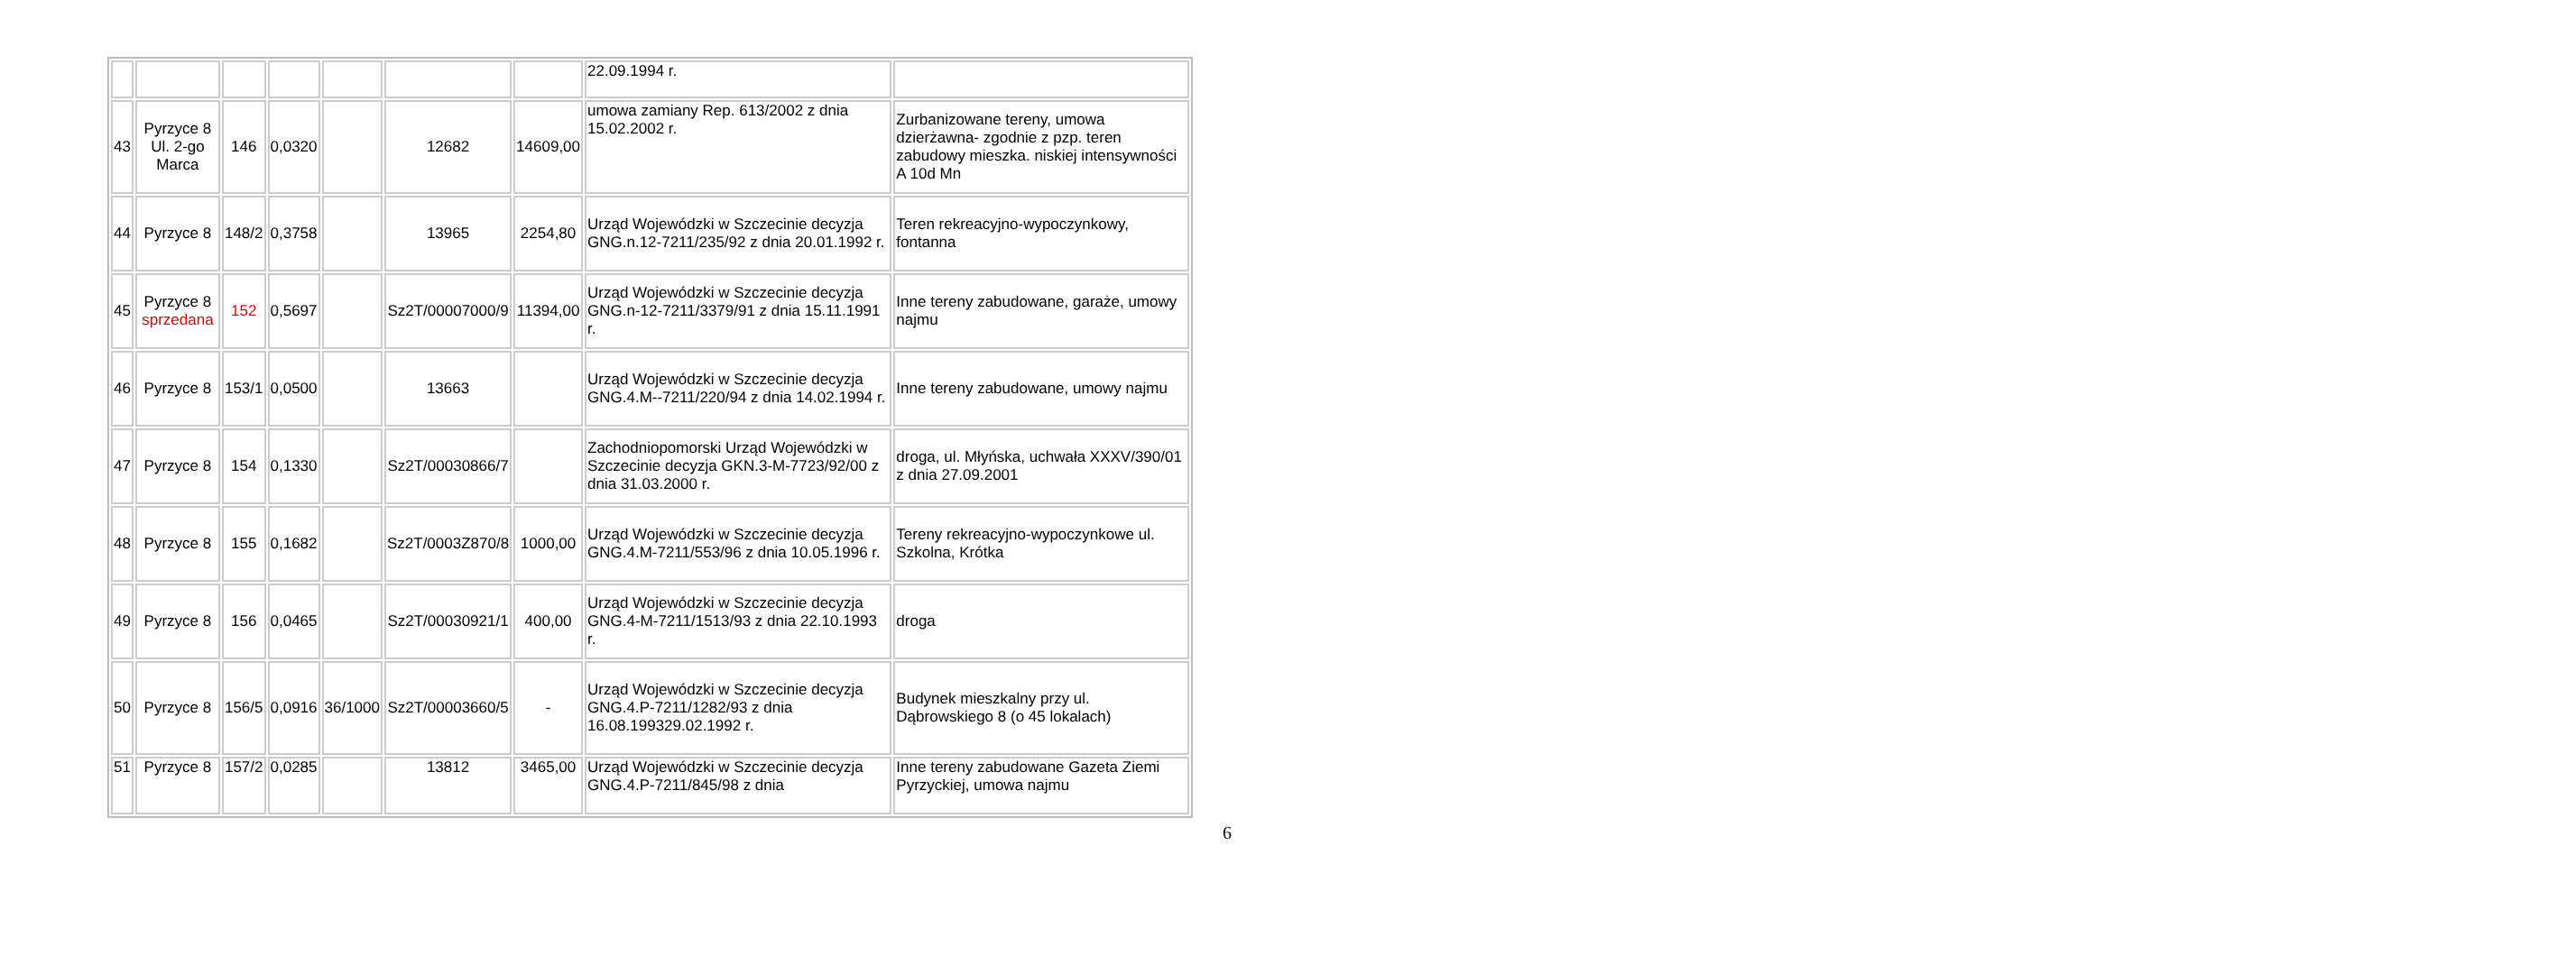| | | | | | | | 22.09.1994 r. | |
| 43 | Pyrzyce 8 Ul. 2-go Marca | 146 | 0,0320 | | 12682 | 14609,00 | umowa zamiany Rep. 613/2002 z dnia 15.02.2002 r. | Zurbanizowane tereny, umowa dzierżawna- zgodnie z pzp. teren zabudowy mieszka. niskiej intensywności A 10d Mn |
| 44 | Pyrzyce 8 | 148/2 | 0,3758 | | 13965 | 2254,80 | Urząd Wojewódzki w Szczecinie decyzja GNG.n.12-7211/235/92 z dnia 20.01.1992 r. | Teren rekreacyjno-wypoczynkowy, fontanna |
| 45 | Pyrzyce 8 sprzedana | 152 | 0,5697 | | Sz2T/00007000/9 | 11394,00 | Urząd Wojewódzki w Szczecinie decyzja GNG.n-12-7211/3379/91 z dnia 15.11.1991 r. | Inne tereny zabudowane, garaże, umowy najmu |
| 46 | Pyrzyce 8 | 153/1 | 0,0500 | | 13663 | | Urząd Wojewódzki w Szczecinie decyzja GNG.4.M--7211/220/94 z dnia 14.02.1994 r. | Inne tereny zabudowane, umowy najmu |
| 47 | Pyrzyce 8 | 154 | 0,1330 | | Sz2T/00030866/7 | | Zachodniopomorski Urząd Wojewódzki w Szczecinie decyzja GKN.3-M-7723/92/00 z dnia 31.03.2000 r. | droga, ul. Młyńska, uchwała XXXV/390/01 z dnia 27.09.2001 |
| 48 | Pyrzyce 8 | 155 | 0,1682 | | Sz2T/0003Z870/8 | 1000,00 | Urząd Wojewódzki w Szczecinie decyzja GNG.4.M-7211/553/96 z dnia 10.05.1996 r. | Tereny rekreacyjno-wypoczynkowe ul. Szkolna, Krótka |
| 49 | Pyrzyce 8 | 156 | 0,0465 | | Sz2T/00030921/1 | 400,00 | Urząd Wojewódzki w Szczecinie decyzja GNG.4-M-7211/1513/93 z dnia 22.10.1993 r. | droga |
| 50 | Pyrzyce 8 | 156/5 | 0,0916 | 36/1000 | Sz2T/00003660/5 | - | Urząd Wojewódzki w Szczecinie decyzja GNG.4.P-7211/1282/93 z dnia 16.08.199329.02.1992 r. | Budynek mieszkalny przy ul. Dąbrowskiego 8 (o 45 lokalach) |
| 51 | Pyrzyce 8 | 157/2 | 0,0285 | | 13812 | 3465,00 | Urząd Wojewódzki w Szczecinie decyzja GNG.4.P-7211/845/98 z dnia | Inne tereny zabudowane Gazeta Ziemi Pyrzyckiej, umowa najmu |
6